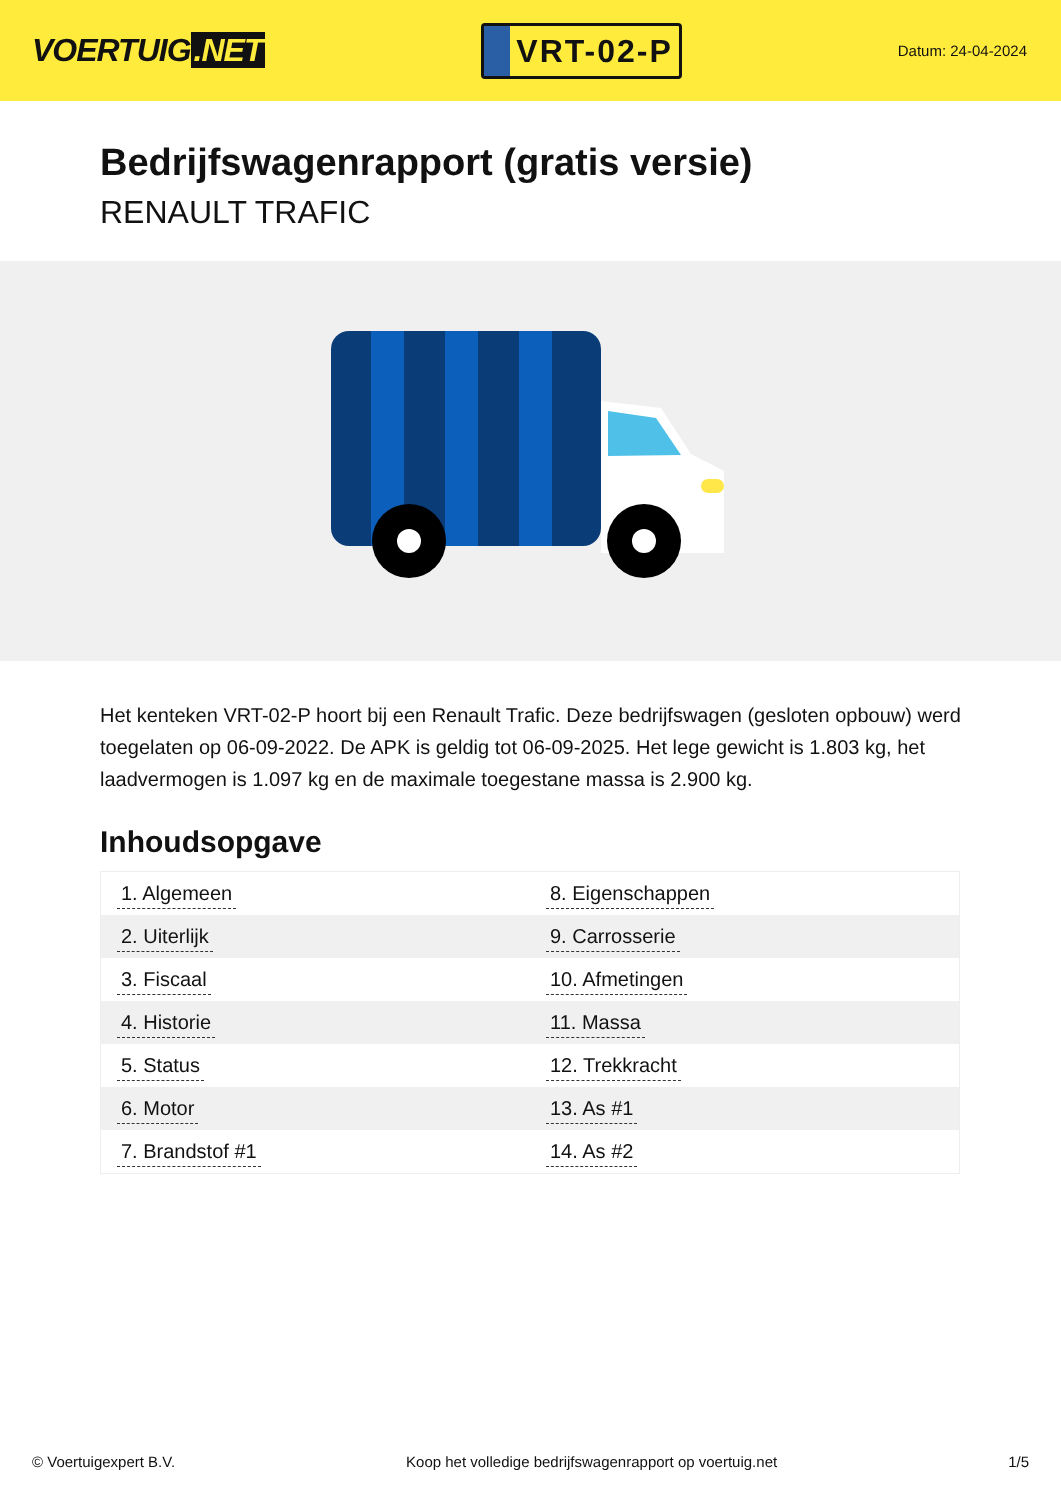VOERTUIG.NET
VRT-02-P
Datum: 24-04-2024
Bedrijfswagenrapport (gratis versie)
RENAULT TRAFIC
Het kenteken VRT-02-P hoort bij een Renault Trafic. Deze bedrijfswagen (gesloten opbouw) werd toegelaten op 06-09-2022. De APK is geldig tot 06-09-2025. Het lege gewicht is 1.803 kg, het laadvermogen is 1.097 kg en de maximale toegestane massa is 2.900 kg.
Inhoudsopgave
| 1. Algemeen | 8. Eigenschappen |
| 2. Uiterlijk | 9. Carrosserie |
| 3. Fiscaal | 10. Afmetingen |
| 4. Historie | 11. Massa |
| 5. Status | 12. Trekkracht |
| 6. Motor | 13. As #1 |
| 7. Brandstof #1 | 14. As #2 |
© Voertuigexpert B.V. Koop het volledige bedrijfswagenrapport op voertuig.net 1/5